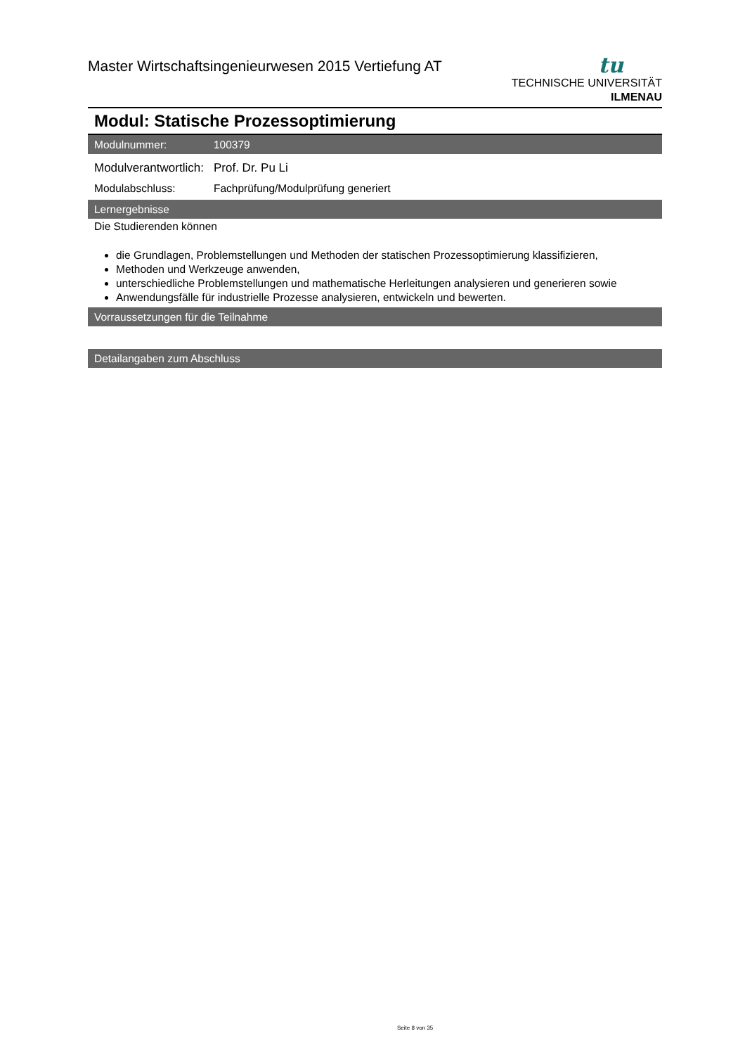Master Wirtschaftsingenieurwesen 2015 Vertiefung AT
tu
TECHNISCHE UNIVERSITÄT
ILMENAU
Modul: Statische Prozessoptimierung
Modulnummer: 100379
Modulverantwortlich: Prof. Dr. Pu Li
Modulabschluss: Fachprüfung/Modulprüfung generiert
Lernergebnisse
Die Studierenden können
die Grundlagen, Problemstellungen und Methoden der statischen Prozessoptimierung klassifizieren,
Methoden und Werkzeuge anwenden,
unterschiedliche Problemstellungen und mathematische Herleitungen analysieren und generieren sowie
Anwendungsfälle für industrielle Prozesse analysieren, entwickeln und bewerten.
Vorraussetzungen für die Teilnahme
Detailangaben zum Abschluss
Seite 8 von 35